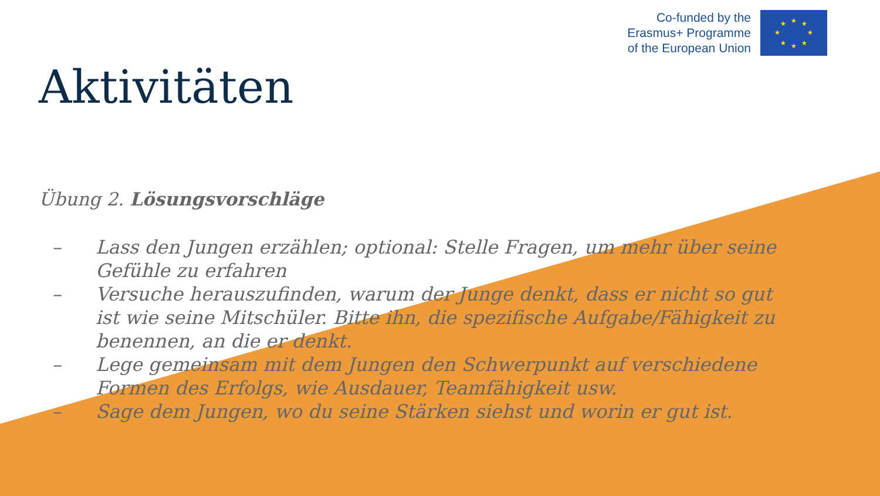Co-funded by the
Erasmus+ Programme
of the European Union
★
★
★
★
★
★
★
★
Aktivitäten
Übung 2. Lösungsvorschläge
– Lass den Jungen erzählen; optional: Stelle Fragen, um mehr über seine Gefühle zu erfahren
– Versuche herauszufinden, warum der Junge denkt, dass er nicht so gut ist wie seine Mitschüler. Bitte ihn, die spezifische Aufgabe/Fähigkeit zu benennen, an die er denkt.
– Lege gemeinsam mit dem Jungen den Schwerpunkt auf verschiedene Formen des Erfolgs, wie Ausdauer, Teamfähigkeit usw.
– Sage dem Jungen, wo du seine Stärken siehst und worin er gut ist.